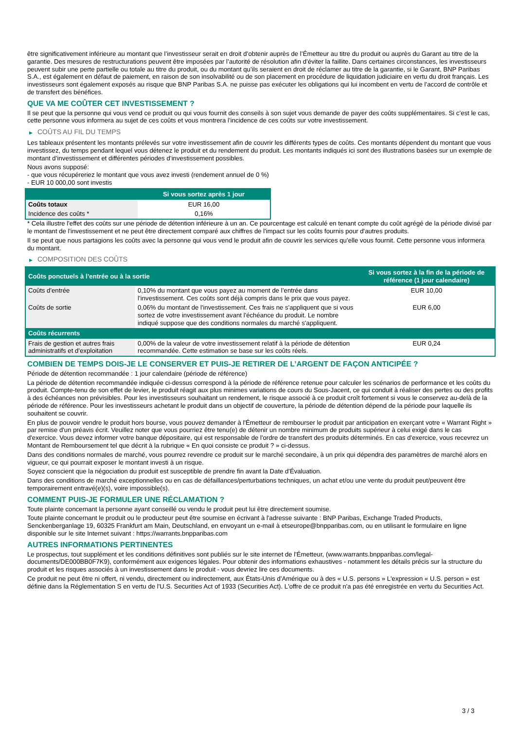être significativement inférieure au montant que l’investisseur serait en droit d’obtenir auprès de l’Émetteur au titre du produit ou auprès du Garant au titre de la garantie. Des mesures de restructurations peuvent être imposées par l’autorité de résolution afin d’éviter la faillite. Dans certaines circonstances, les investisseurs peuvent subir une perte partielle ou totale au titre du produit, ou du montant qu’ils seraient en droit de réclamer au titre de la garantie, si le Garant, BNP Paribas S.A., est également en défaut de paiement, en raison de son insolvabilité ou de son placement en procédure de liquidation judiciaire en vertu du droit français. Les investisseurs sont également exposés au risque que BNP Paribas S.A. ne puisse pas exécuter les obligations qui lui incombent en vertu de l’accord de contrôle et de transfert des bénéfices.
QUE VA ME COÛTER CET INVESTISSEMENT ?
Il se peut que la personne qui vous vend ce produit ou qui vous fournit des conseils à son sujet vous demande de payer des coûts supplémentaires. Si c’est le cas, cette personne vous informera au sujet de ces coûts et vous montrera l’incidence de ces coûts sur votre investissement.
▶ COÛTS AU FIL DU TEMPS
Les tableaux présentent les montants prélevés sur votre investissement afin de couvrir les différents types de coûts. Ces montants dépendent du montant que vous investissez, du temps pendant lequel vous détenez le produit et du rendement du produit. Les montants indiqués ici sont des illustrations basées sur un exemple de montant d’investissement et différentes périodes d’investissement possibles.
Nous avons supposé:
- que vous récupéreriez le montant que vous avez investi (rendement annuel de 0 %)
- EUR 10 000,00 sont investis
| | Si vous sortez après 1 jour |
| --- | --- |
| Coûts totaux | EUR 16,00 |
| Incidence des coûts * | 0,16% |
* Cela illustre l'effet des coûts sur une période de détention inférieure à un an. Ce pourcentage est calculé en tenant compte du coût agrégé de la période divisé par le montant de l'investissement et ne peut être directement comparé aux chiffres de l'impact sur les coûts fournis pour d'autres produits.
Il se peut que nous partagions les coûts avec la personne qui vous vend le produit afin de couvrir les services qu’elle vous fournit. Cette personne vous informera du montant.
▶ COMPOSITION DES COÛTS
| Coûts ponctuels à l’entrée ou à la sortie | | Si vous sortez à la fin de la période de référence (1 jour calendaire) |
| --- | --- | --- |
| Coûts d'entrée | 0,10% du montant que vous payez au moment de l’entrée dans l’investissement. Ces coûts sont déjà compris dans le prix que vous payez. | EUR 10,00 |
| Coûts de sortie | 0,06% du montant de l'investissement. Ces frais ne s'appliquent que si vous sortez de votre investissement avant l'échéance du produit. Le nombre indiqué suppose que des conditions normales du marché s'appliquent. | EUR 6,00 |
| Coûts récurrents | | |
| Frais de gestion et autres frais administratifs et d’exploitation | 0,00% de la valeur de votre investissement relatif à la période de détention recommandée. Cette estimation se base sur les coûts réels. | EUR 0,24 |
COMBIEN DE TEMPS DOIS-JE LE CONSERVER ET PUIS-JE RETIRER DE L’ARGENT DE FAÇON ANTICIPÉE ?
Période de détention recommandée : 1 jour calendaire (période de référence)
La période de détention recommandée indiquée ci-dessus correspond à la période de référence retenue pour calculer les scénarios de performance et les coûts du produit. Compte-tenu de son effet de levier, le produit réagit aux plus minimes variations de cours du Sous-Jacent, ce qui conduit à réaliser des pertes ou des profits à des échéances non prévisibles. Pour les investisseurs souhaitant un rendement, le risque associé à ce produit croît fortement si vous le conservez au-delà de la période de référence. Pour les investisseurs achetant le produit dans un objectif de couverture, la période de détention dépend de la période pour laquelle ils souhaitent se couvrir.
En plus de pouvoir vendre le produit hors bourse, vous pouvez demander à l'Émetteur de rembourser le produit par anticipation en exerçant votre « Warrant Right » par remise d'un préavis écrit. Veuillez noter que vous pourriez être tenu(e) de détenir un nombre minimum de produits supérieur à celui exigé dans le cas d'exercice. Vous devez informer votre banque dépositaire, qui est responsable de l'ordre de transfert des produits déterminés. En cas d'exercice, vous recevrez un Montant de Remboursement tel que décrit à la rubrique « En quoi consiste ce produit ? » ci-dessus.
Dans des conditions normales de marché, vous pourrez revendre ce produit sur le marché secondaire, à un prix qui dépendra des paramètres de marché alors en vigueur, ce qui pourrait exposer le montant investi à un risque.
Soyez conscient que la négociation du produit est susceptible de prendre fin avant la Date d'Évaluation.
Dans des conditions de marché exceptionnelles ou en cas de défaillances/perturbations techniques, un achat et/ou une vente du produit peut/peuvent être temporairement entravé(e)(s), voire impossible(s).
COMMENT PUIS-JE FORMULER UNE RÉCLAMATION ?
Toute plainte concernant la personne ayant conseillé ou vendu le produit peut lui être directement soumise.
Toute plainte concernant le produit ou le producteur peut être soumise en écrivant à l'adresse suivante : BNP Paribas, Exchange Traded Products, Senckenberganlage 19, 60325 Frankfurt am Main, Deutschland, en envoyant un e-mail à etseurope@bnpparibas.com, ou en utilisant le formulaire en ligne disponible sur le site Internet suivant : https://warrants.bnpparibas.com
AUTRES INFORMATIONS PERTINENTES
Le prospectus, tout supplément et les conditions définitives sont publiés sur le site internet de l'Émetteur, (www.warrants.bnpparibas.com/legal-documents/DE000BB0F7K9), conformément aux exigences légales. Pour obtenir des informations exhaustives - notamment les détails précis sur la structure du produit et les risques associés à un investissement dans le produit - vous devriez lire ces documents.
Ce produit ne peut être ni offert, ni vendu, directement ou indirectement, aux États-Unis d'Amérique ou à des « U.S. persons » L'expression « U.S. person » est définie dans la Réglementation S en vertu de l'U.S. Securities Act of 1933 (Securities Act). L'offre de ce produit n'a pas été enregistrée en vertu du Securities Act.
3 / 3